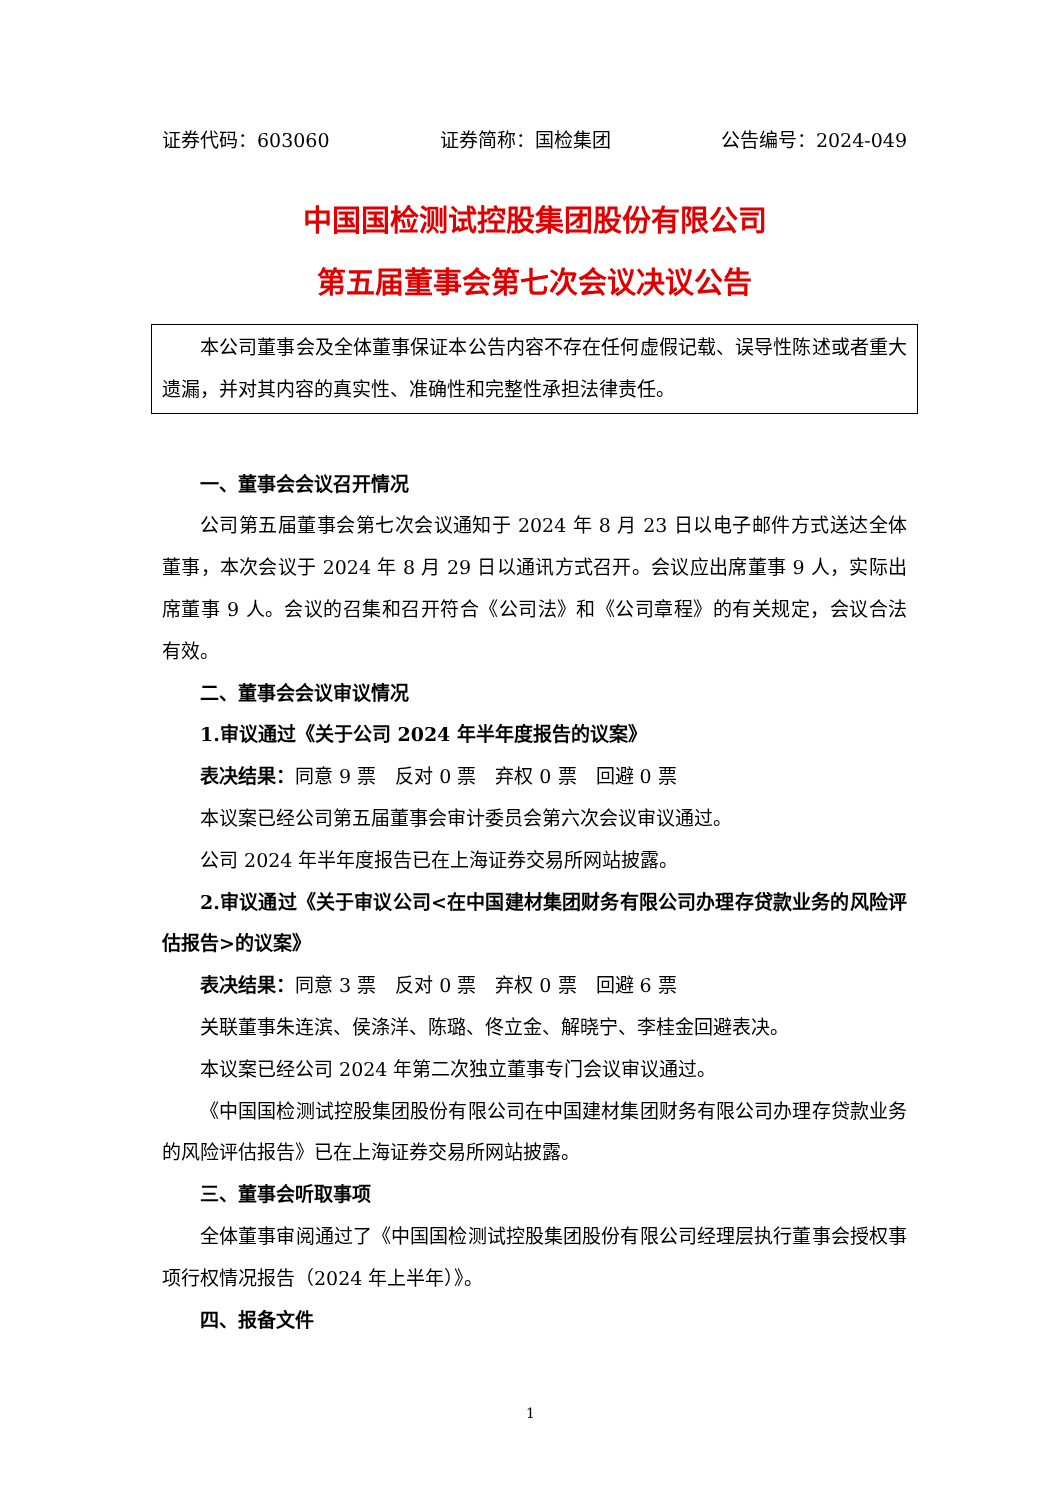证券代码：603060 证券简称：国检集团 公告编号：2024-049
中国国检测试控股集团股份有限公司
第五届董事会第七次会议决议公告
本公司董事会及全体董事保证本公告内容不存在任何虚假记载、误导性陈述或者重大遗漏，并对其内容的真实性、准确性和完整性承担法律责任。
一、董事会会议召开情况
公司第五届董事会第七次会议通知于 2024 年 8 月 23 日以电子邮件方式送达全体董事，本次会议于 2024 年 8 月 29 日以通讯方式召开。会议应出席董事 9 人，实际出席董事 9 人。会议的召集和召开符合《公司法》和《公司章程》的有关规定，会议合法有效。
二、董事会会议审议情况
1.审议通过《关于公司 2024 年半年度报告的议案》
表决结果：同意 9 票　反对 0 票　弃权 0 票　回避 0 票
本议案已经公司第五届董事会审计委员会第六次会议审议通过。
公司 2024 年半年度报告已在上海证券交易所网站披露。
2.审议通过《关于审议公司<在中国建材集团财务有限公司办理存贷款业务的风险评估报告>的议案》
表决结果：同意 3 票　反对 0 票　弃权 0 票　回避 6 票
关联董事朱连滨、侯涤洋、陈璐、佟立金、解晓宁、李桂金回避表决。
本议案已经公司 2024 年第二次独立董事专门会议审议通过。
《中国国检测试控股集团股份有限公司在中国建材集团财务有限公司办理存贷款业务的风险评估报告》已在上海证券交易所网站披露。
三、董事会听取事项
全体董事审阅通过了《中国国检测试控股集团股份有限公司经理层执行董事会授权事项行权情况报告（2024 年上半年）》。
四、报备文件
1